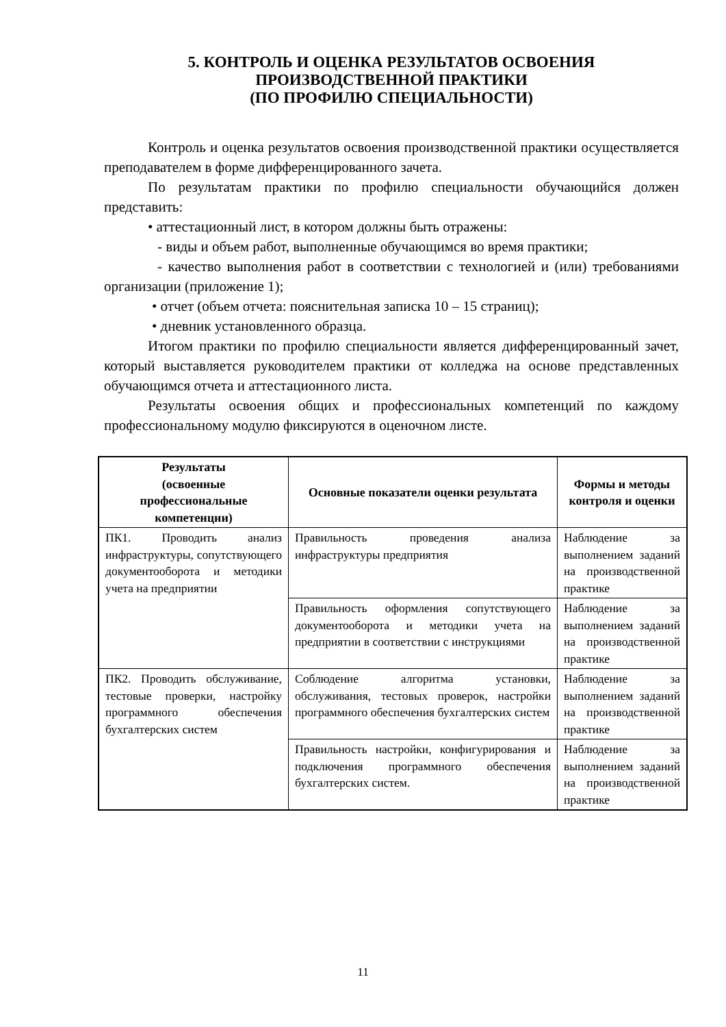5. КОНТРОЛЬ И ОЦЕНКА РЕЗУЛЬТАТОВ ОСВОЕНИЯ
ПРОИЗВОДСТВЕННОЙ ПРАКТИКИ
(ПО ПРОФИЛЮ СПЕЦИАЛЬНОСТИ)
Контроль и оценка результатов освоения производственной практики осуществляется преподавателем в форме дифференцированного зачета.
По результатам практики по профилю специальности обучающийся должен представить:
• аттестационный лист, в котором должны быть отражены:
- виды и объем работ, выполненные обучающимся во время практики;
- качество выполнения работ в соответствии с технологией и (или) требованиями организации (приложение 1);
• отчет (объем отчета: пояснительная записка 10 – 15 страниц);
• дневник установленного образца.
Итогом практики по профилю специальности является дифференцированный зачет, который выставляется руководителем практики от колледжа на основе представленных обучающимся отчета и аттестационного листа.
Результаты освоения общих и профессиональных компетенций по каждому профессиональному модулю фиксируются в оценочном листе.
| Результаты (освоенные профессиональные компетенции) | Основные показатели оценки результата | Формы и методы контроля и оценки |
| --- | --- | --- |
| ПК1. Проводить анализ инфраструктуры, сопутствующего документооборота и методики учета на предприятии | Правильность проведения анализа инфраструктуры предприятия | Наблюдение за выполнением заданий на производственной практике |
| | Правильность оформления сопутствующего документооборота и методики учета на предприятии в соответствии с инструкциями | Наблюдение за выполнением заданий на производственной практике |
| ПК2. Проводить обслуживание, тестовые проверки, настройку программного обеспечения бухгалтерских систем | Соблюдение алгоритма установки, обслуживания, тестовых проверок, настройки программного обеспечения бухгалтерских систем | Наблюдение за выполнением заданий на производственной практике |
| | Правильность настройки, конфигурирования и подключения программного обеспечения бухгалтерских систем. | Наблюдение за выполнением заданий на производственной практике |
11